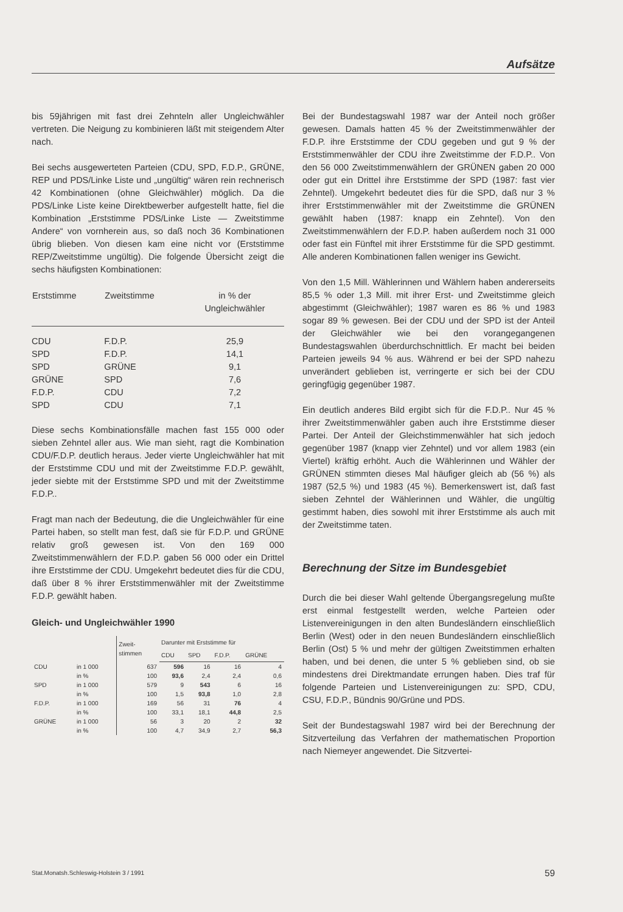Aufsätze
bis 59jährigen mit fast drei Zehnteln aller Ungleichwähler vertreten. Die Neigung zu kombinieren läßt mit steigendem Alter nach.
Bei sechs ausgewerteten Parteien (CDU, SPD, F.D.P., GRÜNE, REP und PDS/Linke Liste und „ungültig“ wären rein rechnerisch 42 Kombinationen (ohne Gleichwähler) möglich. Da die PDS/Linke Liste keine Direktbewerber aufgestellt hatte, fiel die Kombination „Erststimme PDS/Linke Liste — Zweitstimme Andere“ von vornherein aus, so daß noch 36 Kombinationen übrig blieben. Von diesen kam eine nicht vor (Erststimme REP/Zweitstimme ungültig). Die folgende Übersicht zeigt die sechs häufigsten Kombinationen:
| Erststimme | Zweitstimme | in % der Ungleichwähler |
| --- | --- | --- |
| CDU | F.D.P. | 25,9 |
| SPD | F.D.P. | 14,1 |
| SPD | GRÜNE | 9,1 |
| GRÜNE | SPD | 7,6 |
| F.D.P. | CDU | 7,2 |
| SPD | CDU | 7,1 |
Diese sechs Kombinationsfälle machen fast 155 000 oder sieben Zehntel aller aus. Wie man sieht, ragt die Kombination CDU/F.D.P. deutlich heraus. Jeder vierte Ungleichwähler hat mit der Erststimme CDU und mit der Zweitstimme F.D.P. gewählt, jeder siebte mit der Erststimme SPD und mit der Zweitstimme F.D.P..
Fragt man nach der Bedeutung, die die Ungleichwähler für eine Partei haben, so stellt man fest, daß sie für F.D.P. und GRÜNE relativ groß gewesen ist. Von den 169 000 Zweitstimmenwählern der F.D.P. gaben 56 000 oder ein Drittel ihre Erststimme der CDU. Umgekehrt bedeutet dies für die CDU, daß über 8 % ihrer Erststimmenwähler mit der Zweitstimme F.D.P. gewählt haben.
Gleich- und Ungleichwähler 1990
| | | Zweit- stimmen | Darunter mit Erststimme für | | | |
| --- | --- | --- | --- | --- | --- | --- |
| | | | CDU | SPD | F.D.P. | GRÜNE |
| CDU | in 1 000 | 637 | 596 | 16 | 16 | 4 |
| | in % | 100 | 93,6 | 2,4 | 2,4 | 0,6 |
| SPD | in 1 000 | 579 | 9 | 543 | 6 | 16 |
| | in % | 100 | 1,5 | 93,8 | 1,0 | 2,8 |
| F.D.P. | in 1 000 | 169 | 56 | 31 | 76 | 4 |
| | in % | 100 | 33,1 | 18,1 | 44,8 | 2,5 |
| GRÜNE | in 1 000 | 56 | 3 | 20 | 2 | 32 |
| | in % | 100 | 4,7 | 34,9 | 2,7 | 56,3 |
Bei der Bundestagswahl 1987 war der Anteil noch größer gewesen. Damals hatten 45 % der Zweitstimmenwähler der F.D.P. ihre Erststimme der CDU gegeben und gut 9 % der Erststimmenwähler der CDU ihre Zweitstimme der F.D.P.. Von den 56 000 Zweitstimmenwählern der GRÜNEN gaben 20 000 oder gut ein Drittel ihre Erststimme der SPD (1987: fast vier Zehntel). Umgekehrt bedeutet dies für die SPD, daß nur 3 % ihrer Erststimmenwähler mit der Zweitstimme die GRÜNEN gewählt haben (1987: knapp ein Zehntel). Von den Zweitstimmenwählern der F.D.P. haben außerdem noch 31 000 oder fast ein Fünftel mit ihrer Erststimme für die SPD gestimmt. Alle anderen Kombinationen fallen weniger ins Gewicht.
Von den 1,5 Mill. Wählerinnen und Wählern haben andererseits 85,5 % oder 1,3 Mill. mit ihrer Erst- und Zweitstimme gleich abgestimmt (Gleichwähler); 1987 waren es 86 % und 1983 sogar 89 % gewesen. Bei der CDU und der SPD ist der Anteil der Gleichwähler wie bei den vorangegangenen Bundestagswahlen überdurchschnittlich. Er macht bei beiden Parteien jeweils 94 % aus. Während er bei der SPD nahezu unverändert geblieben ist, verringerte er sich bei der CDU geringfügig gegenüber 1987.
Ein deutlich anderes Bild ergibt sich für die F.D.P.. Nur 45 % ihrer Zweitstimmenwähler gaben auch ihre Erststimme dieser Partei. Der Anteil der Gleichstimmenwähler hat sich jedoch gegenüber 1987 (knapp vier Zehntel) und vor allem 1983 (ein Viertel) kräftig erhöht. Auch die Wählerinnen und Wähler der GRÜNEN stimmten dieses Mal häufiger gleich ab (56 %) als 1987 (52,5 %) und 1983 (45 %). Bemerkenswert ist, daß fast sieben Zehntel der Wählerinnen und Wähler, die ungültig gestimmt haben, dies sowohl mit ihrer Erststimme als auch mit der Zweitstimme taten.
Berechnung der Sitze im Bundesgebiet
Durch die bei dieser Wahl geltende Übergangsregelung mußte erst einmal festgestellt werden, welche Parteien oder Listenvereinigungen in den alten Bundesländern einschließlich Berlin (West) oder in den neuen Bundesländern einschließlich Berlin (Ost) 5 % und mehr der gültigen Zweitstimmen erhalten haben, und bei denen, die unter 5 % geblieben sind, ob sie mindestens drei Direktmandate errungen haben. Dies traf für folgende Parteien und Listenvereinigungen zu: SPD, CDU, CSU, F.D.P., Bündnis 90/Grüne und PDS.
Seit der Bundestagswahl 1987 wird bei der Berechnung der Sitzverteilung das Verfahren der mathematischen Proportion nach Niemeyer angewendet. Die Sitzvertei-
Stat.Monatsh.Schleswig-Holstein 3 / 1991 59